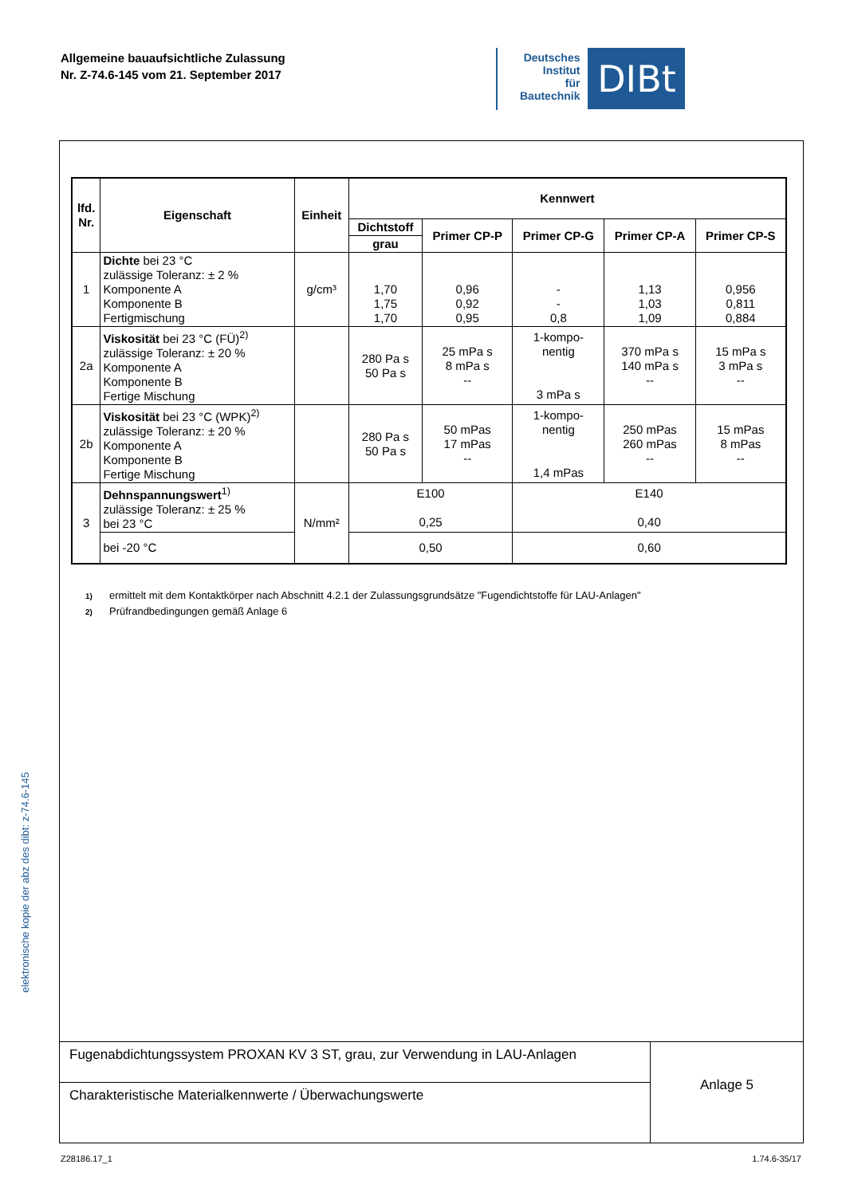Allgemeine bauaufsichtliche Zulassung
Nr. Z-74.6-145 vom 21. September 2017
Deutsches
Institut
für
Bautechnik
DIBt
elektronische kopie der abz des dibt: z-74.6-145
| lfd. Nr. | Eigenschaft | Einheit | Kennwert | | | | |
| --- | --- | --- | --- | --- | --- | --- | --- |
| | | | Dichtstoff | Primer CP-P | Primer CP-G | Primer CP-A | Primer CP-S |
| | | | grau | | | | |
| 1 | Dichte bei 23 °C zulässige Toleranz: ± 2 % Komponente A Komponente B Fertigmischung | g/cm³ | 1,70 1,75 1,70 | 0,96 0,92 0,95 | - - 0,8 | 1,13 1,03 1,09 | 0,956 0,811 0,884 |
| 2a | Viskosität bei 23 °C (FÜ)<sup>2)</sup> zulässige Toleranz: ± 20 % Komponente A Komponente B Fertige Mischung | | 280 Pa s 50 Pa s | 25 mPa s 8 mPa s -- | 1-kompo- nentig 3 mPa s | 370 mPa s 140 mPa s -- | 15 mPa s 3 mPa s -- |
| 2b | Viskosität bei 23 °C (WPK)<sup>2)</sup> zulässige Toleranz: ± 20 % Komponente A Komponente B Fertige Mischung | | 280 Pa s 50 Pa s | 50 mPas 17 mPas -- | 1-kompo- nentig 1,4 mPas | 250 mPas 260 mPas -- | 15 mPas 8 mPas -- |
| 3 | Dehnspannungswert<sup>1)</sup> zulässige Toleranz: ± 25 % bei 23 °C | N/mm² | E100 0,25 | | E140 0,40 | | |
| | bei -20 °C | | 0,50 | | 0,60 | | |
1) ermittelt mit dem Kontaktkörper nach Abschnitt 4.2.1 der Zulassungsgrundsätze "Fugendichtstoffe für LAU-Anlagen"
2) Prüfrandbedingungen gemäß Anlage 6
Fugenabdichtungssystem PROXAN KV 3 ST, grau, zur Verwendung in LAU-Anlagen
Charakteristische Materialkennwerte / Überwachungswerte
Anlage 5
Z28186.17_1 1.74.6-35/17